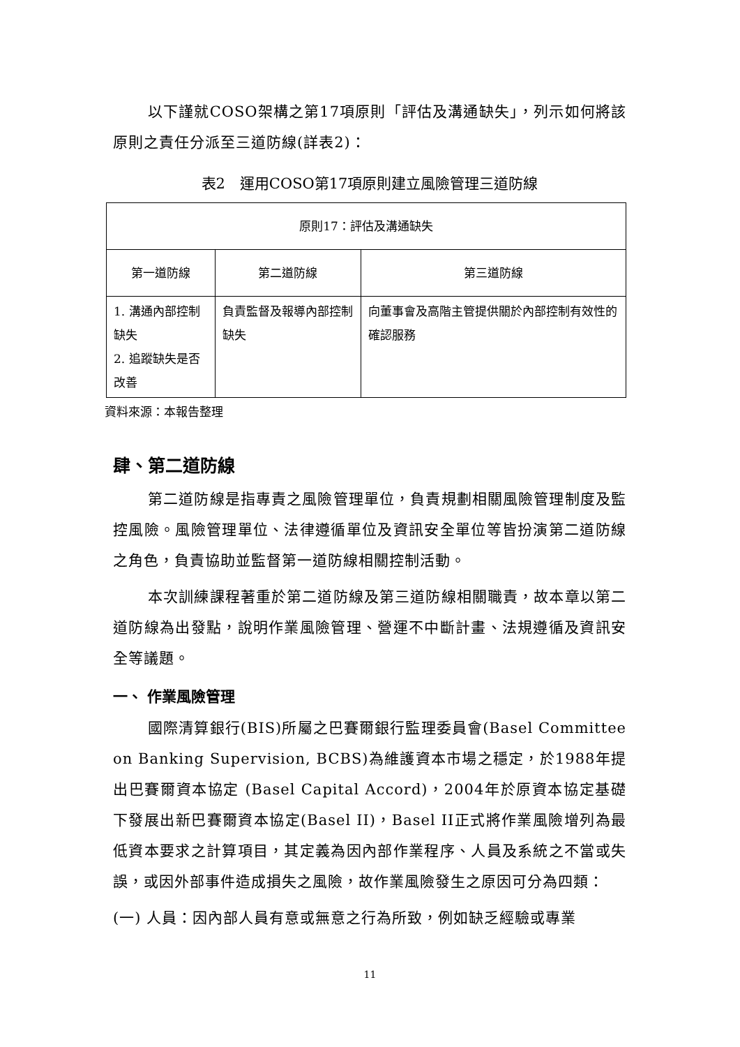以下謹就COSO架構之第17項原則「評估及溝通缺失」，列示如何將該原則之責任分派至三道防線(詳表2)：
表2　運用COSO第17項原則建立風險管理三道防線
| 原則17：評估及溝通缺失 | | |
| --- | --- | --- |
| 第一道防線 | 第二道防線 | 第三道防線 |
| 1. 溝通內部控制缺失 2. 追蹤缺失是否改善 | 負責監督及報導內部控制缺失 | 向董事會及高階主管提供關於內部控制有效性的確認服務 |
資料來源：本報告整理
肆、第二道防線
第二道防線是指專責之風險管理單位，負責規劃相關風險管理制度及監控風險。風險管理單位、法律遵循單位及資訊安全單位等皆扮演第二道防線之角色，負責協助並監督第一道防線相關控制活動。
本次訓練課程著重於第二道防線及第三道防線相關職責，故本章以第二道防線為出發點，說明作業風險管理、營運不中斷計畫、法規遵循及資訊安全等議題。
一、 作業風險管理
國際清算銀行(BIS)所屬之巴賽爾銀行監理委員會(Basel Committee on Banking Supervision, BCBS)為維護資本市場之穩定，於1988年提出巴賽爾資本協定 (Basel Capital Accord)，2004年於原資本協定基礎下發展出新巴賽爾資本協定(Basel II)，Basel II正式將作業風險增列為最低資本要求之計算項目，其定義為因內部作業程序、人員及系統之不當或失誤，或因外部事件造成損失之風險，故作業風險發生之原因可分為四類：
(一) 人員：因內部人員有意或無意之行為所致，例如缺乏經驗或專業
11